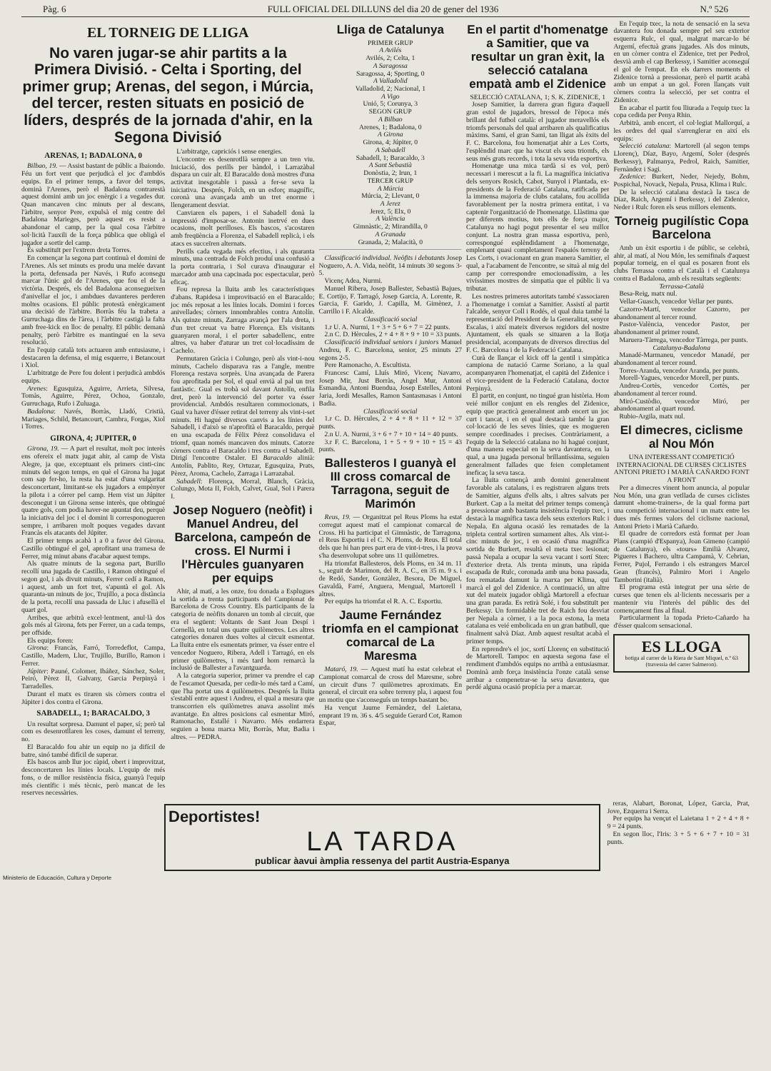Pàg. 6 FULL OFICIAL DEL DILLUNS del dia 20 de gener del 1936 N.º 526
EL TORNEIG DE LLIGA
No varen jugar-se ahir partits a la Primera Divisió. - Celta i Sporting, del primer grup; Arenas, del segon, i Múrcia, del tercer, resten situats en posició de líders, després de la jornada d'ahir, en la Segona Divisió
ARENAS, 1; BADALONA, 0
Bilbao, 19. — Assist bastant de públic a Ibaiondo. Féu un fort vent que perjudicà el joc d'ambdós equips. En el primer temps, a favor del temps, dominà l'Arenes, però el Badalona contrarestà aquest domini amb un joc enèrgic i a vegades dur. Quan mancaven cinc minuts per al descans, l'àrbitre, senyor Pere, expulsà el mig centre del Badalona Marieges, però aquest es resist a abandonar el camp, per la qual cosa l'àrbitre sol·licità l'auxili de la força pública que obligà el jugador a sortir del camp.
És substituït per l'extrem dreta Torres.
En començar la segona part continuà el domini de l'Arenes. Als set minuts es produ una melée davant la porta, defensada per Navés, i Rufo aconsegu marcar l'únic gol de l'Arenes, que fou el de la victòria. Després, els del Badalona aconseguei­xen d'anivellar el joc, i ambdues davanteres perderen moltes ocasions. El públic protestà enèrgicament una decisió de l'àrbitre. Borràs féu la trabeta a Gurruchaga dins de l'àrea, i l'àrbitre castigà la falta amb free-kick en lloc de penalty. El públic demanà penalty, però l'àrbitre es mantingué en la seva resolució.
En l'equip català tots actuaren amb entusiasme, i destacaren la defensa, el mig esquerre, i Betancourt i Xiol.
L'arbitratge de Pere fou dolent i perjudicà ambdós equips.
Arenes: Egusquiza, Aguirre, Arrieta, Silvesa, Tomàs, Aguirre, Pérez, Ochoa, Gonzalo, Gurruchaga, Rufo i Zuluaga.
Badalona: Navés, Borràs, Lladó, Cristià, Mariages, Schild, Betancourt, Cambra, Forgas, Xiol i Torres.
GIRONA, 4; JUPITER, 0
Girona, 19. — A part el resultat, molt poc interès ens ofereix el matx jugat ahir, al camp de Vista Alegre, ja que, exceptuant els primers cinti-cinc minuts del segon temps, en què el Girona ha jugat com sap fer-ho, la resta ha estat d'una vulgaritat desconcertant, limitant-se els jugadors a empènyer la pilota i a córrer pel camp. Hem vist un Júpiter desconegut i un Girona sense interès, que obtingué quatre gols, com podia haver-ne apuntat deu, perquè la iniciativa del joc i el domini li corresponogueren sempre, i arribaren molt poques vegades davant Francàs els atacants del Júpiter.
El primer temps acabà 1 a 0 a favor del Girona. Castillo obtingué el gol, aprofitant una tramesa de Ferrer, mig minut abans d'acabar aquest temps.
Als quatre minuts de la segona part, Burillo recollí una jugada de Castillo, i Ramon obtingué el segon gol, i als divuit minuts, Ferrer cedí a Ramon, i aquest, amb un fort tret, s'apuntà el gol. Als quaranta-un minuts de joc, Trujillo, a poca distància de la porta, recollí una passada de Lluc i afusellà el quart gol.
Arribes, que arbitrà excel·lentment, anul·là dos gols més al Girona, fets per Ferrer, un a cada temps, per offside.
Els equips foren:
Girona: Francàs, Farró, Torrede­flot, Campa, Castillo, Madern, Lluc, Trujillo, Burillo, Ramon i Ferrer.
Júpiter: Pauné, Colomer, Ibáñez, Sánchez, Soler, Peiró, Pèrez II, Galvany, Garcia Perpinyà i Tarradelles.
Durant el matx es tiraren sis còrners contra el Júpiter i dos contra el Girona.
SABADELL, 1; BARACALDO, 3
Un resultat sorpresa. Damunt el paper, sí; però tal com es desenrotllaren les coses, damunt el terreny, no.
El Baracaldo fou ahir un equip no ja difícil de batre, sinó també difícil de superar.
Els bascos amb llur joc ràpid, obert i improvitzat, desconcertaren les línies locals. L'equip de més fons, o de millor resistència física, guanyà l'equip més científic i més tècnic, però mancat de les reserves necessàries.
L'arbitratge, capriciós i sense energies.
L'encontre es desenrotllà sempre a un tren viu. Iniciació, dos perills per bàndol, i Larrazàbal dispara un cuir alt. El Baracaldo donà mostres d'una activitat inesgotable i passà a fer-se seva la iniciativa. Després, Folch, en un esforç magnífic, coronà una avançada amb un tret enorme i llengerament desviat.
Canviaren els papers, i el Sabadell donà la impressió d'imposar-se. Antonin inetrvé en dues ocasions, molt perilloses. Els bascos, s'acostaren amb freqüència a Florenza, el Sabadell replicà, i els atacs es succeïren alternats.
Perills cada vegada més efectius, i als quaranta minuts, una centrada de Folch produí una confusió a la porta contraria, i Sol curava d'inaugurar el marcador amb una capcinada poc espectacular, però eficaç.
Fou represa la lluita amb les característiques d'abans. Rapidesa i improvitsació en el Baracaldo; joc més reposat a les línies locals. Domini i forces anivellades; còrners innombrables contra Antolín. Als quinze minuts, Zarraga avançà per l'ala dreta, i d'un tret creuat va batre Florença. Els visitants guanyaren moral, i el porter sabadellenc, entre altres, va haber d'aturar un tret col·locadíssim de Cachelo.
Permutaren Gràcia i Colungo, però als vint-i-nou minuts, Cachelo disparava ras a l'angle, mentre Florença restava sorprès. Una avançada de Parera fou aprofitada per Sol, el qual envià al pal un tret fantàstic. Gual es trobà sol davant Antolín, enfila dret, però la intervenció del porter va ésser providencial. Ambdós resultaren commocionats, i Gual va haver d'ésser retirat del terreny als vint-i-set minuts. Hi hagué diversos canvis a les línies del Sabadell, i d'això se n'aprofità el Baracaldo, perquè en una escapada de Fèlix Pérez consolidava el triomf, quan només mancaven dos minuts. Catorze còrners contra el Baracaldo i tres contra el Sabadell. Dirigí l'encontre Ostaler. El Baracaldo alinià: Antolín, Pablito, Rey, Ortuzar, Egusquiza, Prats, Pèrez, Aroma, Cachelo, Zarraga i Larrazabal.
Sabadell: Florença, Morral, Blanch, Gràcia, Colungo, Mota II, Folch, Calvet, Gual, Sol i Parera I.
Josep Noguero (neòfit) i Manuel Andreu, del Barcelona, campeón de cross. El Nurmi i l'Hèrcules guanyaren per equips
Ahir, al matí, a les onze, fou donada a Esplugues la sortida a trenta participants del Campionat de Barcelona de Cross Country. Els participants de la categoria de neòfits donaren un tomb al circuit, que era el següent: Voltants de Sant Joan Despí i Cornellà, en total uns quatre quilòmetres. Les altres categories donaren dues voltes al circuit esmentat. La lluita entre els esmentats primer, va ésser entre el vencedor Noguero, Ribera, Adell i Tarragó, en els primer quilòmetres, i més tard hom remarcà la inclusió de Ballester a l'avantguarda.
A la categoria superior, primer va prendre el cap de l'escamot Quesada, per cedir-lo més tard a Camí, que l'ha portat uns 4 quilòmetres. Després la lluita s'establí entre aquest i Andreu, el qual a mesura que transcorrien els quilòmetres anava assolint més avantatge. En altres posicions cal esmentar Miró, Ramonacho, Estallé i Navarro. Més endarrera seguien a bona marxa Mir, Borràs, Mur, Badia i altres. — PEDRA.
Lliga de Catalunya
PRIMER GRUP
A Avilés
Avilés, 2; Celta, 1
A Saragossa
Saragossa, 4; Sporting, 0
A Valladolid
Valladolid, 2; Nacional, 1
A Vigo
Unió, 5; Corunya, 3
SEGON GRUP
A Bilbao
Arenes, 1; Badalona, 0
A Girona
Girona, 4; Júpiter, 0
A Sabadell
Sabadell, 1; Baracaldo, 3
A Sant Sebastià
Donòstia, 2; Irun, 1
TERCER GRUP
A Múrcia
Múrcia, 2; Llevant, 0
A Jerez
Jerez, 5; Elx, 0
A València
Gimnàstic, 2; Mirandilla, 0
A Granada
Granada, 2; Malacità, 0
Classificació individual. Neòfits i debutants Josep Noguero, A. A. Vida, neòfit, 14 minuts 30 segons 3-5.
Vicenç Adea, Nurmi.
Manuel Ribera, Josep Ballester, Sebastià Bajues, E. Cortijo, F. Tarragó, Josep Garcia, A. Lorente, R. Garcia, F. Garido, J. Capilla, M. Gimènez, J. Carrillo i F. Alcalde.
Classificació social
1.r U. A. Nurmi, 1 + 3 + 5 + 6 + 7 = 22 punts.
2.n C. D. Hèrcules, 2 + 4 + 8 + 9 + 10 = 33 punts.
Classificació individual seniors i juniors Manuel Andreu, F. C. Barcelona, senior, 25 minuts 27 segons 2-5.
Pere Ramonacho, A. Escultista.
Francesc Camí, Lluís Miró, Vicenç Navarro, Josep Mir, Just Borràs, Angel Mur, Antoni Esmandia, Antoni Buendua, Josep Estelles, Antoni Jaria, Jordi Mesalles, Ramon Santasmasas i Antoni Badia.
Classificació social
1.r C. D. Hèrcules, 2 + 4 + 8 + 11 + 12 = 37 punts.
2.n U. A. Nurmi, 3 + 6 + 7 + 10 + 14 = 40 punts.
3.r F. C. Barcelona, 1 + 5 + 9 + 10 + 15 = 43 punts.
Ballesteros I guanyà el III cross comarcal de Tarragona, seguit de Marimón
Reus, 19. — Organitzat pel Reus Ploms ha estat corregut aquest matí el campionat comarcal de Cross. Hi ha participat el Gimnàstic, de Tarragona, el Reus Esportiu i el C. N. Ploms, de Reus. El total dels que hi han pres part era de vint-i-tres, i la prova s'ha desenvolupat sobre uns 11 quilòmetres.
Ha triomfat Ballesteros, dels Ploms, en 34 m. 11 s., seguit de Marimon, del R. A. C., en 35 m. 9 s. i de Redó, Sander, Gonzàlez, Besora, De Miguel, Gavaldà, Farré, Anguera, Mengual, Martorell i altres.
Per equips ha triomfat el R. A. C. Esportiu.
Jaume Fernández triomfa en el campionat comarcal de La Maresma
Mataró, 19. — Aquest matí ha estat celebrat el Campionat comarcal de cross del Maresme, sobre un circuit d'uns 7 quilòmetres aproximats. En general, el circuit era sobre terreny pla, i aquest fou un motiu que s'aconseguís un temps bastant bo.
Ha vençut Jaume Fernàndez, del Laietana, emprant 19 m. 36 s. 4/5 seguide Gerard Cot, Ramon Espar,
En el partit d'homenatge a Samitier, que va resultar un gran èxit, la selecció catalana empatà amb el Zidenice
SELECCIÓ CATALANA, 1; S. K. ZIDENICE, 1
Josep Samitier, la darrera gran figura d'aquell gran estol de jugadors, bressol de l'època més brillant del futbol català: el jugador meravellós els triomfs personals del qual arribaren als qualificatius màxims. Sami, el gran Sami, tan lligat als èxits del F. C. Barcelona, fou homenatjat ahir a Les Corts, l'esplèndid marc que ha viscut els seus triomfs, els seus més grats records, i tota la seva vida esportiva.
Homenatge una mica tardà si es vol, però necessari i merescut a la fi. La magnífica iniciativa dels senyors Rosich, Cabot, Sunyol i Plantada, ex-presidents de la Federació Catalana, ratificada per la immensa majoria de clubs catalans, fou acollida favorablement per la nostra primera entitat, i va captenir l'organització de l'homenatge. Llàstima que per diferents motius, tots ells de força major, Catalunya no hagi pogut presentar el seu millor conjunt. La nostra gran massa esportiva, però, correspongué esplèndidament a l'homenatge, emplenant quasi completament l'espaiós terreny de Les Corts, i ovacionant en gran manera Samitier, el qual, a l'acabament de l'encontre, se situà al mig del camp per correspondre emocionadíssim, a les vivíssimes mostres de simpatia que el públic li va tributar.
Les nostres primeres autoritats també s'associaren a l'homenatge i comiat a Samitier. Assistí al partit l'alcalde, senyor Coll i Rodés, el qual duia també la representació del President de la Generalitat, senyor Escalas, i així mateix diversos regidors del nostre Ajuntament, els quals se situaren a la llotja presidencial, acompanyats de diversos directius del F. C. Barcelona i de la Federació Catalana.
Curà de llançar el kick off la gentil i simpàtica campiona de natació Carme Soriano, a la qual acompanyaren l'homenatjat, el capità del Zidenice i el vice-president de la Federació Catalana, doctor Perpinyà.
El partit, en conjunt, no tingué gran història. Hom veié millor conjunt en els rengles del Zidenice, equip que practicà generalment amb encert un joc curt i tancat, i en el qual destacà també la gran col·locació de les seves línies, que es mogueren sempre coordinades i precises. Contràriament, a l'equip de la Selecció catalana no hi hagué conjunt, d'una manera especial en la seva davantera, en la qual, a una jugada personal brillantíssima, seguien generalment fallades que feien completament ineficaç la seva tasca.
La lluita començà amb domini generalment favorable als catalans, i es registraren alguns trets de Samitier, alguns d'ells alts, i altres salvats per Burkert. Cap a la meitat del primer temps començà a pressionar amb bastanta insistència l'equip txec, i destacà la magnífica tasca dels seus exteriors Rulc i Nepala. En alguna ocasió les rematades de la tripleta central sortiren sumament altes. Als vint-i-cinc minuts de joc, i en ocasió d'una magnífica sortida de Burkert, resultà el meta txec lesionat; passà Nepala a ocupar la seva vacant i sortí Sterc d'exterior dreta. Als trenta minuts, una ràpida escapada de Rulc, coronada amb una bona passada, fou rematada damunt la marxa per Klima, qui marcà el gol del Zidenice. A continuació, un altre xut del mateix jugador obligà Martorell a efectuar una gran parada. Es retirà Solé, i fou substituït per Berkessy. Un formidable tret de Raich fou desviat per Nepala a còrner, i a la poca estona, la meta catalana es veié embolicada en un gran batibull, que finalment salvà Díaz. Amb aquest resultat acabà el primer temps.
En reprendre's el joc, sortí Llorenç en substitució de Martorell. Tampoc en aquesta segona fase el rendiment d'ambdós equips no arribà a entusiasmar. Dominà amb força insistència l'onze català sense arribar a compenetrar-se la seva davantera, que perdé alguna ocasió propícia per a marcar.
En l'equip txec, la nota de sensació en la seva davantera fou donada sempre pel seu exterior esquerra Rulc, el qual, malgrat marcar-lo bé Argemí, efectuà grans jugades. Als dos minuts, en un còrner contra el Zidenice, tret per Pedrol, desvià amb el cap Berkessy, i Samitier aconseguí el gol de l'empat. En els darrers moments el Zidenice tornà a pressionar, però el partit acabà amb un empat a un gol. Foren llançats vuit còrners contra la selecció, per set contra el Zidenice.
En acabar el partit fou lliurada a l'equip txec la copa cedida per Penya Rhin.
Arbitrà, amb encert, el col·legiat Mallorquí, a les ordres del qual s'arrenglerar en així els equips:
Selecció catalana: Martorell (al segon temps Llorenç), Díaz, Bayo, Argemí, Soler (després Berkessy), Palmanya, Pedrol, Raich, Samitier, Fernàndez i Sagi.
Zedenice: Burkert, Neder, Nejedy, Bohm, Pospichal, Novack, Nepala, Prusa, Klima i Rulc.
De la selecció catalana destacà la tasca de Díaz, Raich, Argemí i Berkessy, i del Zidenice, Neder i Rulc foren els seus millors elements.
Torneig pugilístic Copa Barcelona
Amb un èxit esportiu i de públic, se celebrà, ahir, al matí, al Nou Món, les semifinals d'aquest popular torneig, en el qual es posaren front els clubs Terrassa contra el Català i el Catalunya contra el Badalona, amb els resultats següents:
Terrassa-Català
Besa-Reig, matx nul.
Vellar-Guasch, vencedor Vellar per punts.
Cazorro-Martí, vencedor Cazorro, per abandonament al tercer round.
Pastor-València, vencedor Pastor, per abandonament al primer round.
Maruera-Tàrrega, vencedor Tàrrega, per punts.
Catalunya-Badalona
Manadé-Marmaneu, vencedor Manadé, per abandonament al tercer round.
Torres-Aranda, vencedor Aranda, per punts.
Morell-Yagues, vencedor Morell, per punts.
Andreu-Cortès, vencedor Cortès, per abandonament al tercer round.
Miró-Custòdio, vencedor Miró, per abandonament al quart round.
Rubio-Argila, matx nul.
El dimecres, ciclisme al Nou Món
UNA INTERESSANT COMPETICIÓ INTERNACIONAL DE CURSES CICLISTES
ANTONI PRIETO I MARIÀ CAÑARDO FONT A FRONT
Per a dimecres vinent hom anuncia, al popular Nou Món, una gran vetllada de curses ciclistes damunt «home-trainers», de la qual forma part una competició internacional i un matx entre les dues més fermes valors del ciclisme nacional, Antoni Prieto i Marià Cañardo.
El quadre de corredors està format per Joan Plans (campió d'Espanya), Joan Gimeno (campió de Catalunya), els «tours» Emilià Alvarez, Pigueres i Bachero, ultra Campamà, V. Cebrian, Ferrer, Pujol, Ferrando i els estrangers Marcel Gean (francès), Palmiro Mori i Angelo Tamborini (italià).
El programa està integrat per una sèrie de curses que tenen els al·licients necessaris per a mantenir viu l'interès del públic des del començament fins al final.
Particularment la topada Prieto-Cañardo ha d'ésser qualcom sensacional.
ES LLOGA
botiga al carrer de la Riera de Sant Miquel, n.º 63 (travessia del carrer Salmeron).
Deportistes!
LA TARDA
publicar àavui àmplia ressenya del partit Austria-Espanya
reras, Alabart, Boronat, López, Garcia, Prat, Jove, Ezquerra i Serra.
Per equips ha vençut el Laietana 1 + 2 + 4 + 8 + 9 = 24 punts.
En segon lloc, l'Iris: 3 + 5 + 6 + 7 + 10 = 31 punts.
Ministerio de Educación, Cultura y Deporte